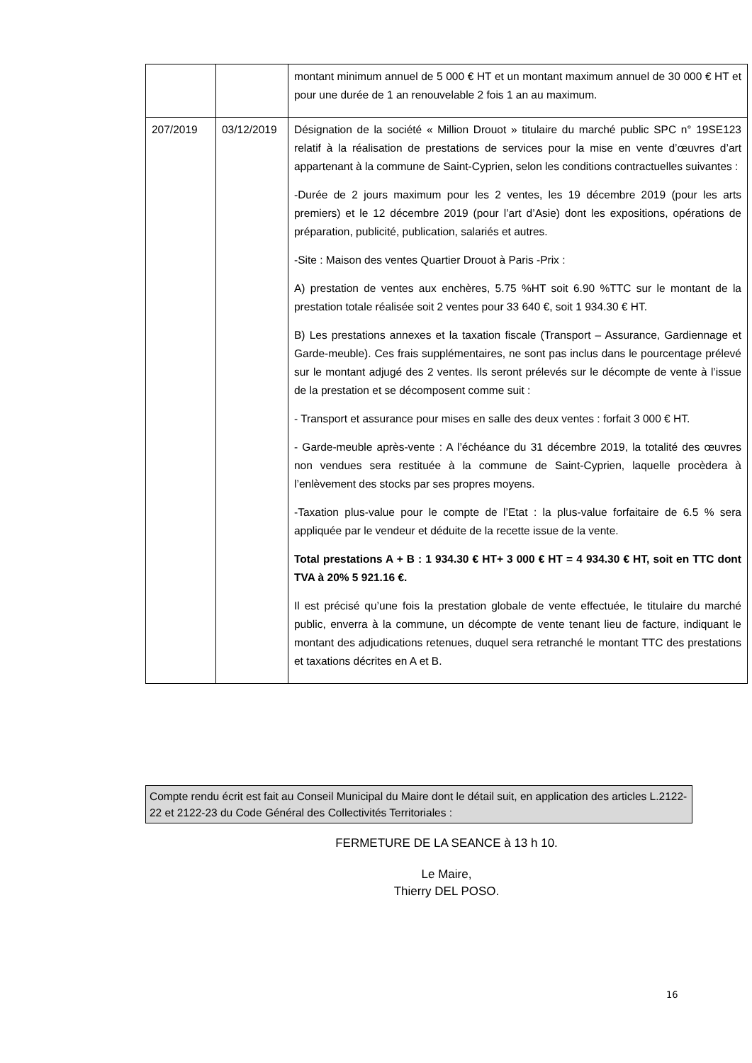| | | montant minimum annuel de 5 000 € HT et un montant maximum annuel de 30 000 € HT et pour une durée de 1 an renouvelable 2 fois 1 an au maximum. |
| 207/2019 | 03/12/2019 | Désignation de la société « Million Drouot » titulaire du marché public SPC n° 19SE123 relatif à la réalisation de prestations de services pour la mise en vente d’œuvres d’art appartenant à la commune de Saint-Cyprien, selon les conditions contractuelles suivantes : -Durée de 2 jours maximum pour les 2 ventes, les 19 décembre 2019 (pour les arts premiers) et le 12 décembre 2019 (pour l’art d’Asie) dont les expositions, opérations de préparation, publicité, publication, salariés et autres. -Site : Maison des ventes Quartier Drouot à Paris -Prix : A) prestation de ventes aux enchères, 5.75 %HT soit 6.90 %TTC sur le montant de la prestation totale réalisée soit 2 ventes pour 33 640 €, soit 1 934.30 € HT. B) Les prestations annexes et la taxation fiscale (Transport – Assurance, Gardiennage et Garde-meuble). Ces frais supplémentaires, ne sont pas inclus dans le pourcentage prélevé sur le montant adjugé des 2 ventes. Ils seront prélevés sur le décompte de vente à l’issue de la prestation et se décomposent comme suit : - Transport et assurance pour mises en salle des deux ventes : forfait 3 000 € HT. - Garde-meuble après-vente : A l’échéance du 31 décembre 2019, la totalité des œuvres non vendues sera restituée à la commune de Saint-Cyprien, laquelle procèdera à l’enlèvement des stocks par ses propres moyens. -Taxation plus-value pour le compte de l’Etat : la plus-value forfaitaire de 6.5 % sera appliquée par le vendeur et déduite de la recette issue de la vente. Total prestations A + B : 1 934.30 € HT+ 3 000 € HT = 4 934.30 € HT, soit en TTC dont TVA à 20% 5 921.16 €. Il est précisé qu’une fois la prestation globale de vente effectuée, le titulaire du marché public, enverra à la commune, un décompte de vente tenant lieu de facture, indiquant le montant des adjudications retenues, duquel sera retranché le montant TTC des prestations et taxations décrites en A et B. |
Compte rendu écrit est fait au Conseil Municipal du Maire dont le détail suit, en application des articles L.2122-22 et 2122-23 du Code Général des Collectivités Territoriales :
FERMETURE DE LA SEANCE à 13 h 10.
Le Maire,
Thierry DEL POSO.
16